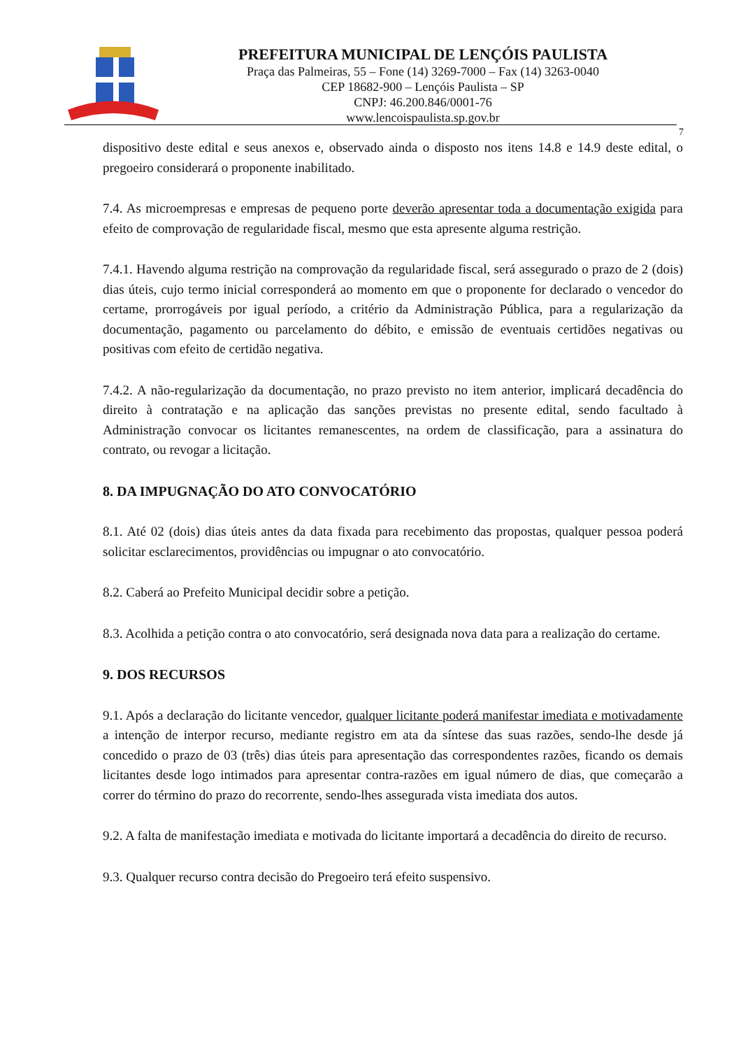PREFEITURA MUNICIPAL DE LENÇÓIS PAULISTA
Praça das Palmeiras, 55 – Fone (14) 3269-7000 – Fax (14) 3263-0040
CEP 18682-900 – Lençóis Paulista – SP
CNPJ: 46.200.846/0001-76
www.lencoispaulista.sp.gov.br
7
dispositivo deste edital e seus anexos e, observado ainda o disposto nos itens 14.8 e 14.9 deste edital, o pregoeiro considerará o proponente inabilitado.
7.4. As microempresas e empresas de pequeno porte deverão apresentar toda a documentação exigida para efeito de comprovação de regularidade fiscal, mesmo que esta apresente alguma restrição.
7.4.1. Havendo alguma restrição na comprovação da regularidade fiscal, será assegurado o prazo de 2 (dois) dias úteis, cujo termo inicial corresponderá ao momento em que o proponente for declarado o vencedor do certame, prorrogáveis por igual período, a critério da Administração Pública, para a regularização da documentação, pagamento ou parcelamento do débito, e emissão de eventuais certidões negativas ou positivas com efeito de certidão negativa.
7.4.2. A não-regularização da documentação, no prazo previsto no item anterior, implicará decadência do direito à contratação e na aplicação das sanções previstas no presente edital, sendo facultado à Administração convocar os licitantes remanescentes, na ordem de classificação, para a assinatura do contrato, ou revogar a licitação.
8. DA IMPUGNAÇÃO DO ATO CONVOCATÓRIO
8.1. Até 02 (dois) dias úteis antes da data fixada para recebimento das propostas, qualquer pessoa poderá solicitar esclarecimentos, providências ou impugnar o ato convocatório.
8.2. Caberá ao Prefeito Municipal decidir sobre a petição.
8.3. Acolhida a petição contra o ato convocatório, será designada nova data para a realização do certame.
9. DOS RECURSOS
9.1. Após a declaração do licitante vencedor, qualquer licitante poderá manifestar imediata e motivadamente a intenção de interpor recurso, mediante registro em ata da síntese das suas razões, sendo-lhe desde já concedido o prazo de 03 (três) dias úteis para apresentação das correspondentes razões, ficando os demais licitantes desde logo intimados para apresentar contra-razões em igual número de dias, que começarão a correr do término do prazo do recorrente, sendo-lhes assegurada vista imediata dos autos.
9.2. A falta de manifestação imediata e motivada do licitante importará a decadência do direito de recurso.
9.3. Qualquer recurso contra decisão do Pregoeiro terá efeito suspensivo.